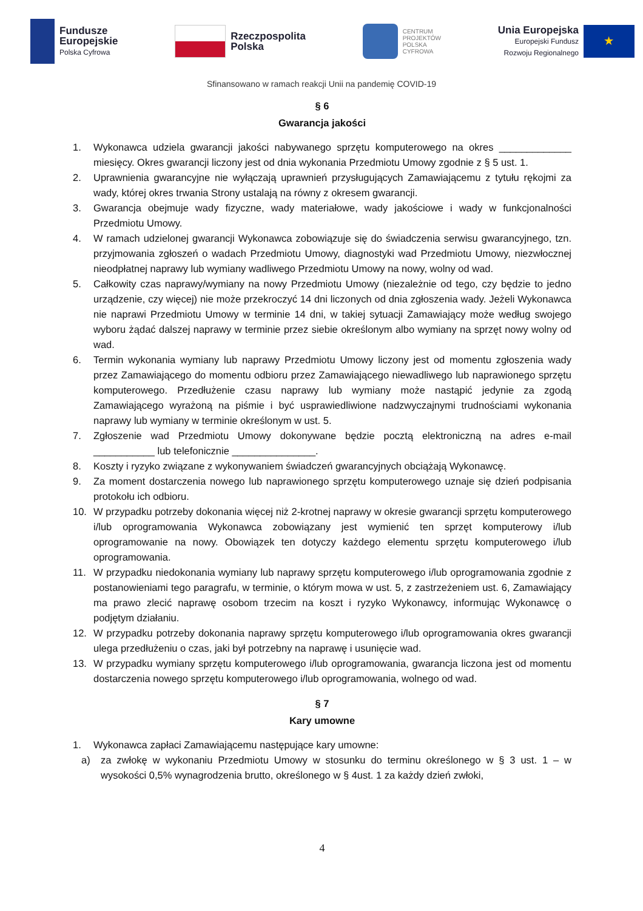Fundusze
Europejskie
Polska Cyfrowa
Rzeczpospolita
Polska
CENTRUM
PROJEKTÓW
POLSKA
CYFROWA
Unia Europejska
Europejski Fundusz
Rozwoju Regionalnego
★
Sfinansowano w ramach reakcji Unii na pandemię COVID-19
§ 6
Gwarancja jakości
1. Wykonawca udziela gwarancji jakości nabywanego sprzętu komputerowego na okres _____________ miesięcy. Okres gwarancji liczony jest od dnia wykonania Przedmiotu Umowy zgodnie z § 5 ust. 1.
2. Uprawnienia gwarancyjne nie wyłączają uprawnień przysługujących Zamawiającemu z tytułu rękojmi za wady, której okres trwania Strony ustalają na równy z okresem gwarancji.
3. Gwarancja obejmuje wady fizyczne, wady materiałowe, wady jakościowe i wady w funkcjonalności Przedmiotu Umowy.
4. W ramach udzielonej gwarancji Wykonawca zobowiązuje się do świadczenia serwisu gwarancyjnego, tzn. przyjmowania zgłoszeń o wadach Przedmiotu Umowy, diagnostyki wad Przedmiotu Umowy, niezwłocznej nieodpłatnej naprawy lub wymiany wadliwego Przedmiotu Umowy na nowy, wolny od wad.
5. Całkowity czas naprawy/wymiany na nowy Przedmiotu Umowy (niezależnie od tego, czy będzie to jedno urządzenie, czy więcej) nie może przekroczyć 14 dni liczonych od dnia zgłoszenia wady. Jeżeli Wykonawca nie naprawi Przedmiotu Umowy w terminie 14 dni, w takiej sytuacji Zamawiający może według swojego wyboru żądać dalszej naprawy w terminie przez siebie określonym albo wymiany na sprzęt nowy wolny od wad.
6. Termin wykonania wymiany lub naprawy Przedmiotu Umowy liczony jest od momentu zgłoszenia wady przez Zamawiającego do momentu odbioru przez Zamawiającego niewadliwego lub naprawionego sprzętu komputerowego. Przedłużenie czasu naprawy lub wymiany może nastąpić jedynie za zgodą Zamawiającego wyrażoną na piśmie i być usprawiedliwione nadzwyczajnymi trudnościami wykonania naprawy lub wymiany w terminie określonym w ust. 5.
7. Zgłoszenie wad Przedmiotu Umowy dokonywane będzie pocztą elektroniczną na adres e-mail ___________ lub telefonicznie _______________.
8. Koszty i ryzyko związane z wykonywaniem świadczeń gwarancyjnych obciążają Wykonawcę.
9. Za moment dostarczenia nowego lub naprawionego sprzętu komputerowego uznaje się dzień podpisania protokołu ich odbioru.
10. W przypadku potrzeby dokonania więcej niż 2-krotnej naprawy w okresie gwarancji sprzętu komputerowego i/lub oprogramowania Wykonawca zobowiązany jest wymienić ten sprzęt komputerowy i/lub oprogramowanie na nowy. Obowiązek ten dotyczy każdego elementu sprzętu komputerowego i/lub oprogramowania.
11. W przypadku niedokonania wymiany lub naprawy sprzętu komputerowego i/lub oprogramowania zgodnie z postanowieniami tego paragrafu, w terminie, o którym mowa w ust. 5, z zastrzeżeniem ust. 6, Zamawiający ma prawo zlecić naprawę osobom trzecim na koszt i ryzyko Wykonawcy, informując Wykonawcę o podjętym działaniu.
12. W przypadku potrzeby dokonania naprawy sprzętu komputerowego i/lub oprogramowania okres gwarancji ulega przedłużeniu o czas, jaki był potrzebny na naprawę i usunięcie wad.
13. W przypadku wymiany sprzętu komputerowego i/lub oprogramowania, gwarancja liczona jest od momentu dostarczenia nowego sprzętu komputerowego i/lub oprogramowania, wolnego od wad.
§ 7
Kary umowne
1. Wykonawca zapłaci Zamawiającemu następujące kary umowne:
a) za zwłokę w wykonaniu Przedmiotu Umowy w stosunku do terminu określonego w § 3 ust. 1 – w wysokości 0,5% wynagrodzenia brutto, określonego w § 4ust. 1 za każdy dzień zwłoki,
4